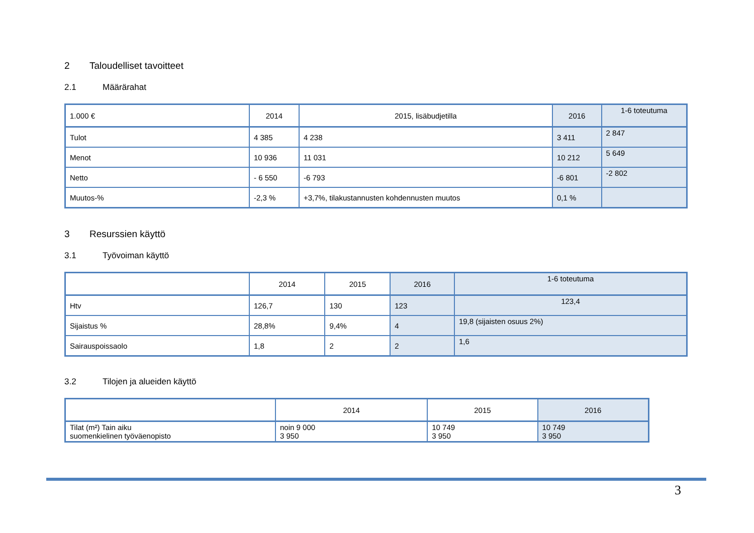2 Taloudelliset tavoitteet
2.1 Määrärahat
| 1.000 € | 2014 | 2015, lisäbudjetilla | 2016 | 1-6 toteutuma |
| --- | --- | --- | --- | --- |
| Tulot | 4 385 | 4 238 | 3 411 | 2 847 |
| Menot | 10 936 | 11 031 | 10 212 | 5 649 |
| Netto | - 6 550 | -6 793 | -6 801 | -2 802 |
| Muutos-% | -2,3 % | +3,7%, tilakustannusten kohdennusten muutos | 0,1 % | |
3 Resurssien käyttö
3.1 Työvoiman käyttö
| | 2014 | 2015 | 2016 | 1-6 toteutuma |
| --- | --- | --- | --- | --- |
| Htv | 126,7 | 130 | 123 | 123,4 |
| Sijaistus % | 28,8% | 9,4% | 4 | 19,8 (sijaisten osuus 2%) |
| Sairauspoissaolo | 1,8 | 2 | 2 | 1,6 |
3.2 Tilojen ja alueiden käyttö
| | 2014 | 2015 | 2016 |
| --- | --- | --- | --- |
| Tilat (m²) Tain aiku suomenkielinen työväenopisto | noin 9 000 3 950 | 10 749 3 950 | 10 749 3 950 |
3